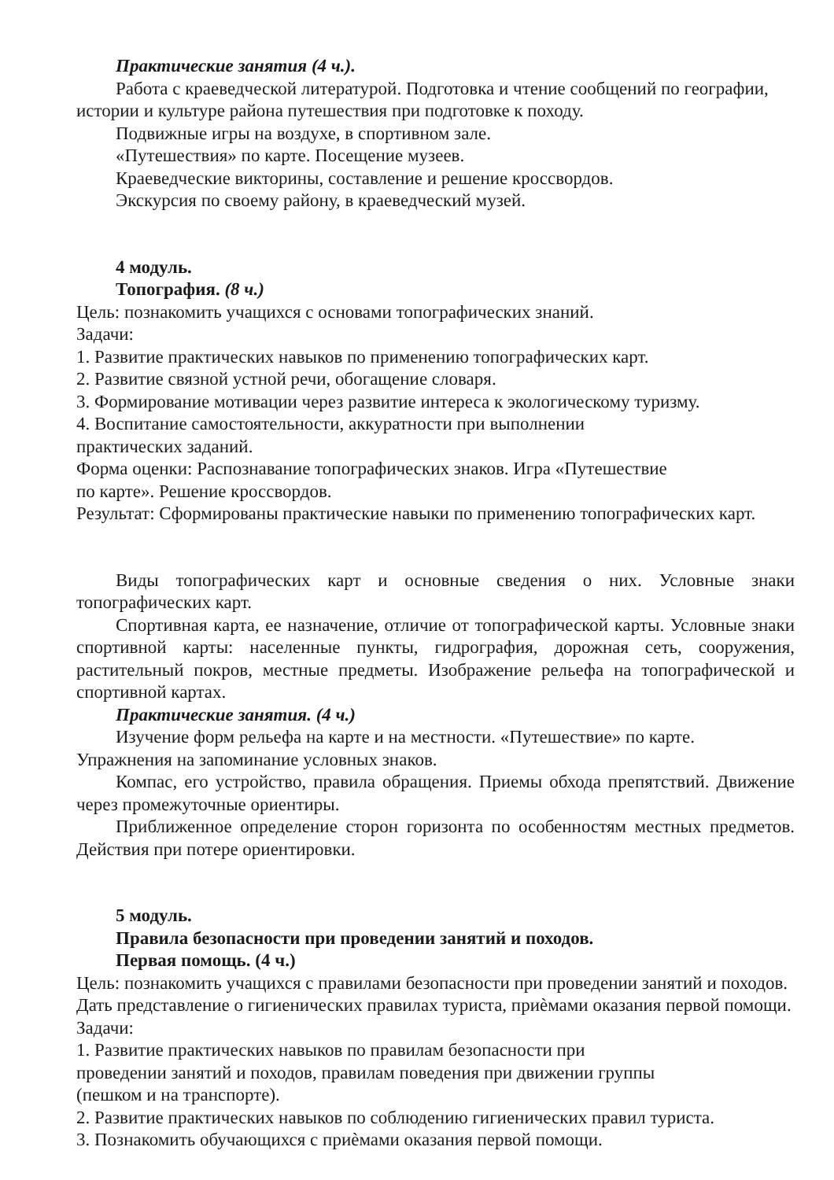Практические занятия (4 ч.).
Работа с краеведческой литературой. Подготовка и чтение сообщений по географии, истории и культуре района путешествия при подготовке к походу.
Подвижные игры на воздухе, в спортивном зале.
«Путешествия» по карте. Посещение музеев.
Краеведческие викторины, составление и решение кроссвордов.
Экскурсия по своему району, в краеведческий музей.
4 модуль.
Топография. (8 ч.)
Цель: познакомить учащихся с основами топографических знаний.
Задачи:
1. Развитие практических навыков по применению топографических карт.
2. Развитие связной устной речи, обогащение словаря.
3. Формирование мотивации через развитие интереса к экологическому туризму.
4. Воспитание самостоятельности, аккуратности при выполнении
практических заданий.
Форма оценки: Распознавание топографических знаков. Игра «Путешествие
по карте». Решение кроссвордов.
Результат: Сформированы практические навыки по применению топографических карт.
Виды топографических карт и основные сведения о них. Условные знаки топографических карт.
Спортивная карта, ее назначение, отличие от топографической карты. Условные знаки спортивной карты: населенные пункты, гидрография, дорожная сеть, сооружения, растительный покров, местные предметы. Изображение рельефа на топографической и спортивной картах.
Практические занятия. (4 ч.)
Изучение форм рельефа на карте и на местности. «Путешествие» по карте. Упражнения на запоминание условных знаков.
Компас, его устройство, правила обращения. Приемы обхода препятствий. Движение через промежуточные ориентиры.
Приближенное определение сторон горизонта по особенностям местных предметов. Действия при потере ориентировки.
5 модуль.
Правила безопасности при проведении занятий и походов.
Первая помощь. (4 ч.)
Цель: познакомить учащихся с правилами безопасности при проведении занятий и походов. Дать представление о гигиенических правилах туриста, приѐмами оказания первой помощи.
Задачи:
1. Развитие практических навыков по правилам безопасности при
проведении занятий и походов, правилам поведения при движении группы
(пешком и на транспорте).
2. Развитие практических навыков по соблюдению гигиенических правил туриста.
3. Познакомить обучающихся с приѐмами оказания первой помощи.